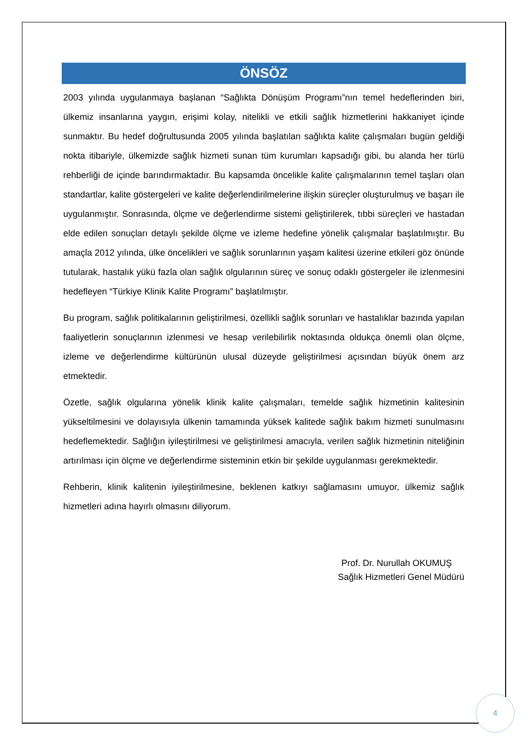ÖNSÖZ
2003 yılında uygulanmaya başlanan “Sağlıkta Dönüşüm Programı”nın temel hedeflerinden biri, ülkemiz insanlarına yaygın, erişimi kolay, nitelikli ve etkili sağlık hizmetlerini hakkaniyet içinde sunmaktır. Bu hedef doğrultusunda 2005 yılında başlatılan sağlıkta kalite çalışmaları bugün geldiği nokta itibariyle, ülkemizde sağlık hizmeti sunan tüm kurumları kapsadığı gibi, bu alanda her türlü rehberliği de içinde barındırmaktadır. Bu kapsamda öncelikle kalite çalışmalarının temel taşları olan standartlar, kalite göstergeleri ve kalite değerlendirilmelerine ilişkin süreçler oluşturulmuş ve başarı ile uygulanmıştır. Sonrasında, ölçme ve değerlendirme sistemi geliştirilerek, tıbbi süreçleri ve hastadan elde edilen sonuçları detaylı şekilde ölçme ve izleme hedefine yönelik çalışmalar başlatılmıştır. Bu amaçla 2012 yılında, ülke öncelikleri ve sağlık sorunlarının yaşam kalitesi üzerine etkileri göz önünde tutularak, hastalık yükü fazla olan sağlık olgularının süreç ve sonuç odaklı göstergeler ile izlenmesini hedefleyen “Türkiye Klinik Kalite Programı” başlatılmıştır.
Bu program, sağlık politikalarının geliştirilmesi, özellikli sağlık sorunları ve hastalıklar bazında yapılan faaliyetlerin sonuçlarının izlenmesi ve hesap verilebilirlik noktasında oldukça önemli olan ölçme, izleme ve değerlendirme kültürünün ulusal düzeyde geliştirilmesi açısından büyük önem arz etmektedir.
Özetle, sağlık olgularına yönelik klinik kalite çalışmaları, temelde sağlık hizmetinin kalitesinin yükseltilmesini ve dolayısıyla ülkenin tamamında yüksek kalitede sağlık bakım hizmeti sunulmasını hedeflemektedir. Sağlığın iyileştirilmesi ve geliştirilmesi amacıyla, verilen sağlık hizmetinin niteliğinin artırılması için ölçme ve değerlendirme sisteminin etkin bir şekilde uygulanması gerekmektedir.
Rehberin, klinik kalitenin iyileştirilmesine, beklenen katkıyı sağlamasını umuyor, ülkemiz sağlık hizmetleri adına hayırlı olmasını diliyorum.
Prof. Dr. Nurullah OKUMUŞ
Sağlık Hizmetleri Genel Müdürü
4